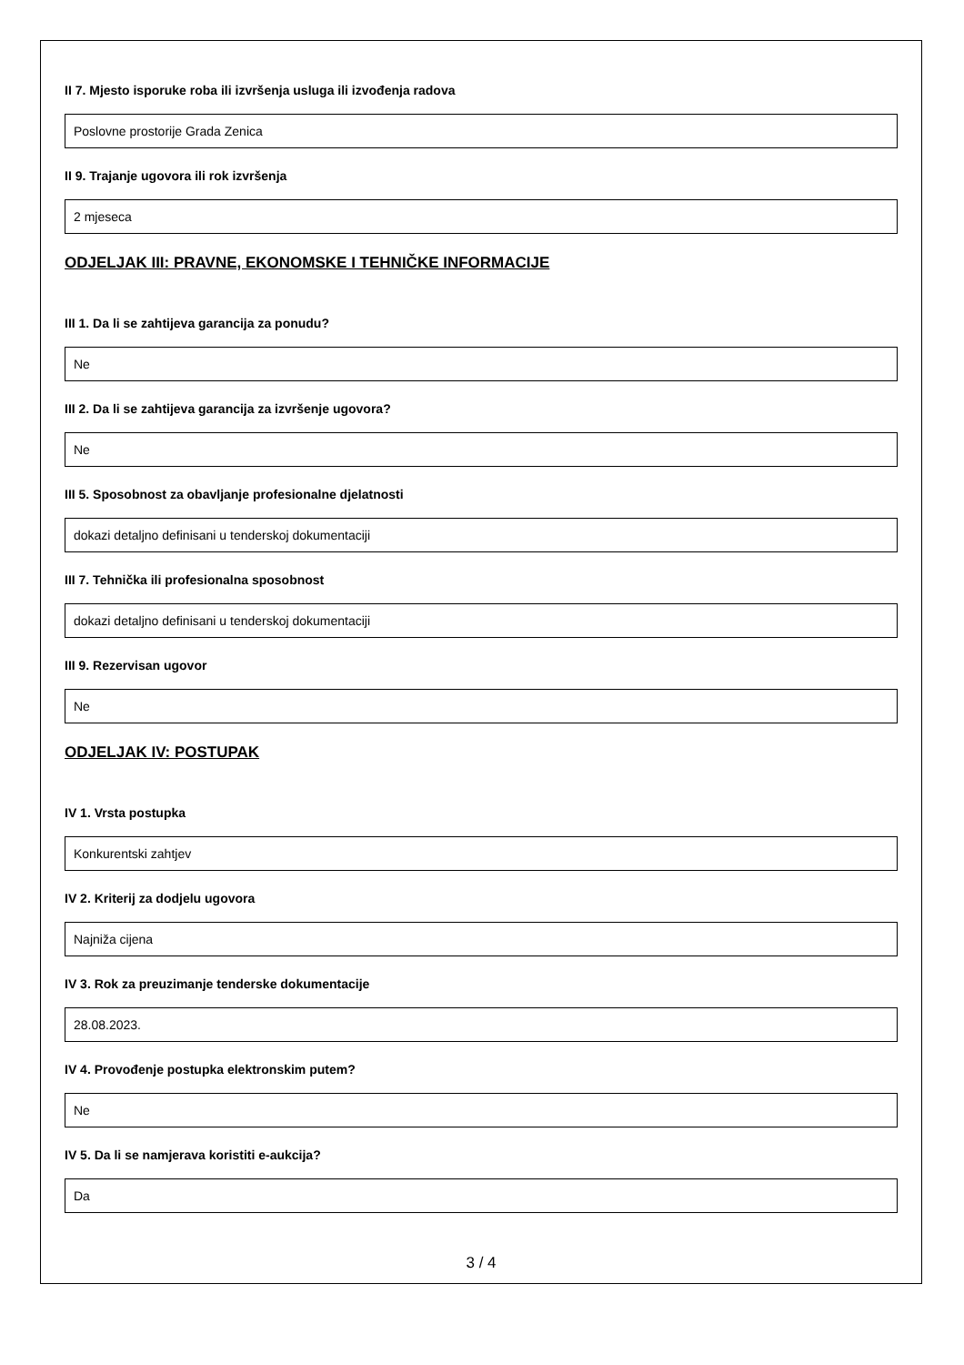II 7. Mjesto isporuke roba ili izvršenja usluga ili izvođenja radova
Poslovne prostorije Grada Zenica
II 9. Trajanje ugovora ili rok izvršenja
2 mjeseca
ODJELJAK III: PRAVNE, EKONOMSKE I TEHNIČKE INFORMACIJE
III 1. Da li se zahtijeva garancija za ponudu?
Ne
III 2. Da li se zahtijeva garancija za izvršenje ugovora?
Ne
III 5. Sposobnost za obavljanje profesionalne djelatnosti
dokazi detaljno definisani u tenderskoj dokumentaciji
III 7. Tehnička ili profesionalna sposobnost
dokazi detaljno definisani u tenderskoj dokumentaciji
III 9. Rezervisan ugovor
Ne
ODJELJAK IV: POSTUPAK
IV 1. Vrsta postupka
Konkurentski zahtjev
IV 2. Kriterij za dodjelu ugovora
Najniža cijena
IV 3. Rok za preuzimanje tenderske dokumentacije
28.08.2023.
IV 4. Provođenje postupka elektronskim putem?
Ne
IV 5. Da li se namjerava koristiti e-aukcija?
Da
3 / 4